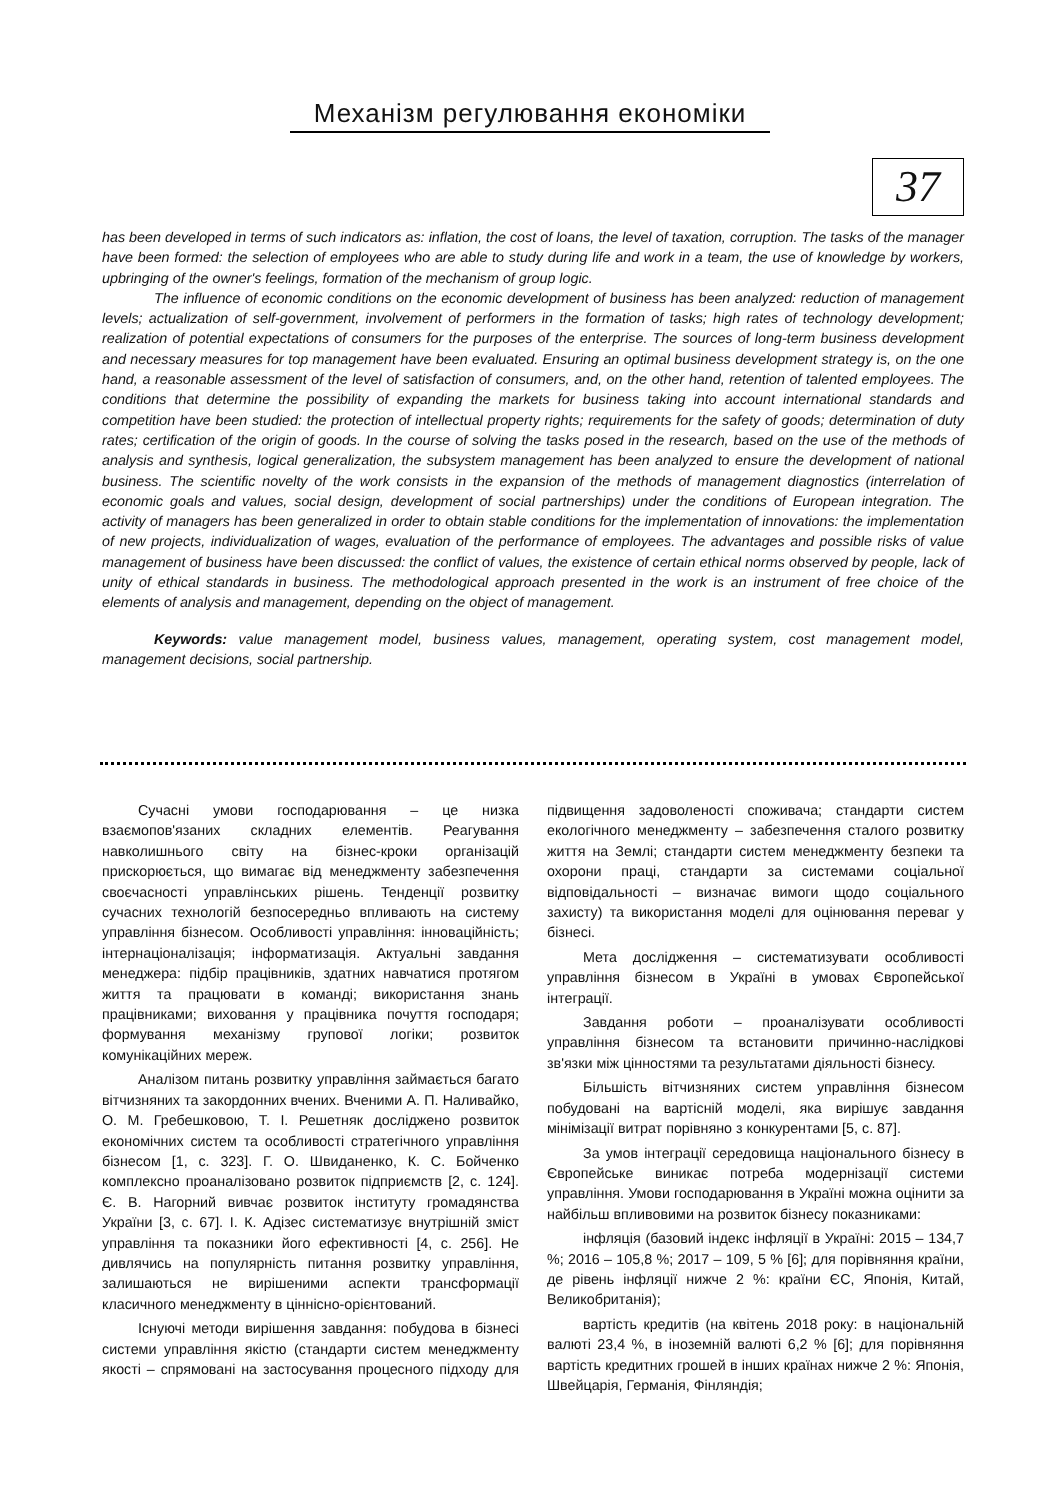Механізм регулювання економіки
37
has been developed in terms of such indicators as: inflation, the cost of loans, the level of taxation, corruption. The tasks of the manager have been formed: the selection of employees who are able to study during life and work in a team, the use of knowledge by workers, upbringing of the owner's feelings, formation of the mechanism of group logic.
The influence of economic conditions on the economic development of business has been analyzed: reduction of management levels; actualization of self-government, involvement of performers in the formation of tasks; high rates of technology development; realization of potential expectations of consumers for the purposes of the enterprise. The sources of long-term business development and necessary measures for top management have been evaluated. Ensuring an optimal business development strategy is, on the one hand, a reasonable assessment of the level of satisfaction of consumers, and, on the other hand, retention of talented employees. The conditions that determine the possibility of expanding the markets for business taking into account international standards and competition have been studied: the protection of intellectual property rights; requirements for the safety of goods; determination of duty rates; certification of the origin of goods. In the course of solving the tasks posed in the research, based on the use of the methods of analysis and synthesis, logical generalization, the subsystem management has been analyzed to ensure the development of national business. The scientific novelty of the work consists in the expansion of the methods of management diagnostics (interrelation of economic goals and values, social design, development of social partnerships) under the conditions of European integration. The activity of managers has been generalized in order to obtain stable conditions for the implementation of innovations: the implementation of new projects, individualization of wages, evaluation of the performance of employees. The advantages and possible risks of value management of business have been discussed: the conflict of values, the existence of certain ethical norms observed by people, lack of unity of ethical standards in business. The methodological approach presented in the work is an instrument of free choice of the elements of analysis and management, depending on the object of management.
Keywords: value management model, business values, management, operating system, cost management model, management decisions, social partnership.
Сучасні умови господарювання – це низка взаємопов'язаних складних елементів. Реагування навколишнього світу на бізнес-кроки організацій прискорюється, що вимагає від менеджменту забезпечення своєчасності управлінських рішень. Тенденції розвитку сучасних технологій безпосередньо впливають на систему управління бізнесом. Особливості управління: інноваційність; інтернаціоналізація; інформатизація. Актуальні завдання менеджера: підбір працівників, здатних навчатися протягом життя та працювати в команді; використання знань працівниками; виховання у працівника почуття господаря; формування механізму групової логіки; розвиток комунікаційних мереж.
Аналізом питань розвитку управління займається багато вітчизняних та закордонних вчених. Вченими А. П. Наливайко, О. М. Гребешковою, Т. І. Решетняк досліджено розвиток економічних систем та особливості стратегічного управління бізнесом [1, с. 323]. Г. О. Швиданенко, К. С. Бойченко комплексно проаналізовано розвиток підприємств [2, с. 124]. Є. В. Нагорний вивчає розвиток інституту громадянства України [3, с. 67]. І. К. Адізес систематизує внутрішній зміст управління та показники його ефективності [4, с. 256]. Не дивлячись на популярність питання розвитку управління, залишаються не вирішеними аспекти трансформації класичного менеджменту в ціннісно-орієнтований.
Існуючі методи вирішення завдання: побудова в бізнесі системи управління якістю (стандарти систем менеджменту якості – спрямовані на застосування процесного підходу для підвищення задоволеності споживача; стандарти систем екологічного менеджменту – забезпечення сталого розвитку життя на Землі; стандарти систем менеджменту безпеки та охорони праці, стандарти за системами соціальної відповідальності – визначає вимоги щодо соціального захисту) та використання моделі для оцінювання переваг у бізнесі.
Мета дослідження – систематизувати особливості управління бізнесом в Україні в умовах Європейської інтеграції.
Завдання роботи – проаналізувати особливості управління бізнесом та встановити причинно-наслідкові зв'язки між цінностями та результатами діяльності бізнесу.
Більшість вітчизняних систем управління бізнесом побудовані на вартісній моделі, яка вирішує завдання мінімізації витрат порівняно з конкурентами [5, с. 87].
За умов інтеграції середовища національного бізнесу в Європейське виникає потреба модернізації системи управління. Умови господарювання в Україні можна оцінити за найбільш впливовими на розвиток бізнесу показниками:
інфляція (базовий індекс інфляції в Україні: 2015 – 134,7 %; 2016 – 105,8 %; 2017 – 109, 5 % [6]; для порівняння країни, де рівень інфляції нижче 2 %: країни ЄС, Японія, Китай, Великобританія);
вартість кредитів (на квітень 2018 року: в національній валюті 23,4 %, в іноземній валюті 6,2 % [6]; для порівняння вартість кредитних грошей в інших країнах нижче 2 %: Японія, Швейцарія, Германія, Фінляндія;